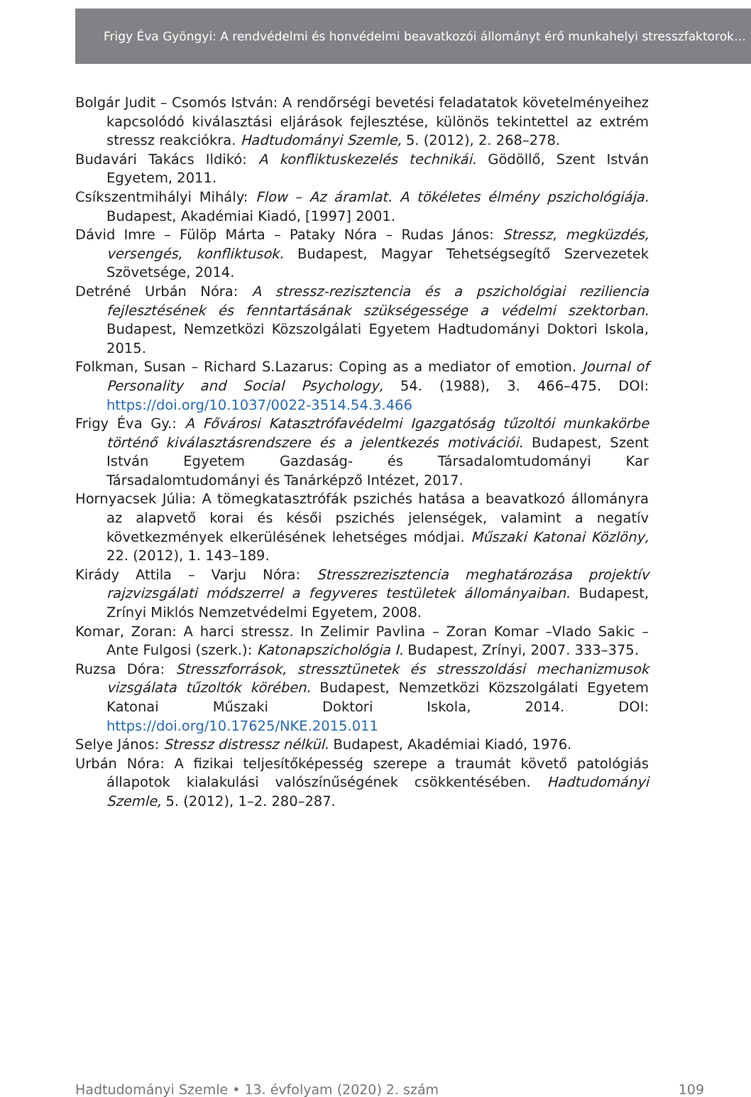Frigy Éva Gyöngyi: A rendvédelmi és honvédelmi beavatkozói állományt érő munkahelyi stresszfaktorok…
Bolgár Judit – Csomós István: A rendőrségi bevetési feladatatok követelményeihez kapcsolódó kiválasztási eljárások fejlesztése, különös tekintettel az extrém stressz reakciókra. Hadtudományi Szemle, 5. (2012), 2. 268–278.
Budavári Takács Ildikó: A konfliktuskezelés technikái. Gödöllő, Szent István Egyetem, 2011.
Csíkszentmihályi Mihály: Flow – Az áramlat. A tökéletes élmény pszichológiája. Budapest, Akadémiai Kiadó, [1997] 2001.
Dávid Imre – Fülöp Márta – Pataky Nóra – Rudas János: Stressz, megküzdés, versengés, konfliktusok. Budapest, Magyar Tehetségsegítő Szervezetek Szövetsége, 2014.
Detréné Urbán Nóra: A stressz-rezisztencia és a pszichológiai reziliencia fejlesztésének és fenntartásának szükségessége a védelmi szektorban. Budapest, Nemzetközi Közszolgálati Egyetem Hadtudományi Doktori Iskola, 2015.
Folkman, Susan – Richard S.Lazarus: Coping as a mediator of emotion. Journal of Personality and Social Psychology, 54. (1988), 3. 466–475. DOI: https://doi.org/10.1037/0022-3514.54.3.466
Frigy Éva Gy.: A Fővárosi Katasztrófavédelmi Igazgatóság tűzoltói munkakörbe történő kiválasztásrendszere és a jelentkezés motivációi. Budapest, Szent István Egyetem Gazdaság- és Társadalomtudományi Kar Társadalomtudományi és Tanárképző Intézet, 2017.
Hornyacsek Júlia: A tömegkatasztrófák pszichés hatása a beavatkozó állományra az alapvető korai és késői pszichés jelenségek, valamint a negatív következmények elkerülésének lehetséges módjai. Műszaki Katonai Közlöny, 22. (2012), 1. 143–189.
Kirády Attila – Varju Nóra: Stresszrezisztencia meghatározása projektív rajzvizsgálati módszerrel a fegyveres testületek állományaiban. Budapest, Zrínyi Miklós Nemzetvédelmi Egyetem, 2008.
Komar, Zoran: A harci stressz. In Zelimir Pavlina – Zoran Komar –Vlado Sakic – Ante Fulgosi (szerk.): Katonapszichológia I. Budapest, Zrínyi, 2007. 333–375.
Ruzsa Dóra: Stresszforrások, stressztünetek és stresszoldási mechanizmusok vizsgálata tűzoltók körében. Budapest, Nemzetközi Közszolgálati Egyetem Katonai Műszaki Doktori Iskola, 2014. DOI: https://doi.org/10.17625/NKE.2015.011
Selye János: Stressz distressz nélkül. Budapest, Akadémiai Kiadó, 1976.
Urbán Nóra: A fizikai teljesítőképesség szerepe a traumát követő patológiás állapotok kialakulási valószínűségének csökkentésében. Hadtudományi Szemle, 5. (2012), 1–2. 280–287.
Hadtudományi Szemle • 13. évfolyam (2020) 2. szám 109